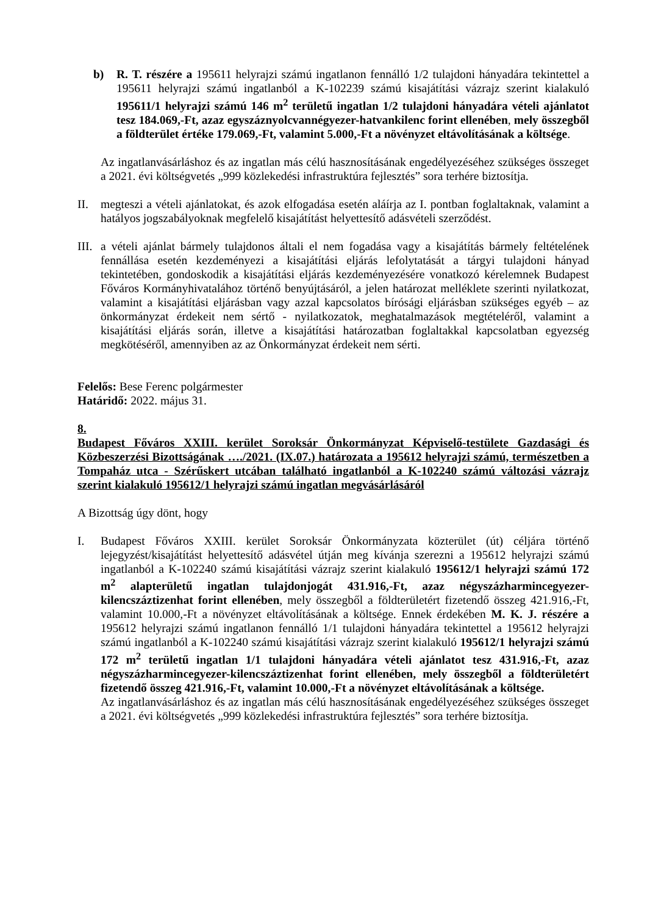b) R. T. részére a 195611 helyrajzi számú ingatlanon fennálló 1/2 tulajdoni hányadára tekintettel a 195611 helyrajzi számú ingatlanból a K-102239 számú kisajátítási vázrajz szerint kialakuló 195611/1 helyrajzi számú 146 m<sup>2</sup> területű ingatlan 1/2 tulajdoni hányadára vételi ajánlatot tesz 184.069,-Ft, azaz egyszáznyolcvannégyezer-hatvankilenc forint ellenében, mely összegből a földterület értéke 179.069,-Ft, valamint 5.000,-Ft a növényzet eltávolításának a költsége.
Az ingatlanvásárláshoz és az ingatlan más célú hasznosításának engedélyezéséhez szükséges összeget a 2021. évi költségvetés „999 közlekedési infrastruktúra fejlesztés” sora terhére biztosítja.
II. megteszi a vételi ajánlatokat, és azok elfogadása esetén aláírja az I. pontban foglaltaknak, valamint a hatályos jogszabályoknak megfelelő kisajátítást helyettesítő adásvételi szerződést.
III. a vételi ajánlat bármely tulajdonos általi el nem fogadása vagy a kisajátítás bármely feltételének fennállása esetén kezdeményezi a kisajátítási eljárás lefolytatását a tárgyi tulajdoni hányad tekintetében, gondoskodik a kisajátítási eljárás kezdeményezésére vonatkozó kérelemnek Budapest Főváros Kormányhivatalához történő benyújtásáról, a jelen határozat melléklete szerinti nyilatkozat, valamint a kisajátítási eljárásban vagy azzal kapcsolatos bírósági eljárásban szükséges egyéb – az önkormányzat érdekeit nem sértő - nyilatkozatok, meghatalmazások megtételéről, valamint a kisajátítási eljárás során, illetve a kisajátítási határozatban foglaltakkal kapcsolatban egyezség megkötéséről, amennyiben az az Önkormányzat érdekeit nem sérti.
Felelős: Bese Ferenc polgármester
Határidő: 2022. május 31.
8.
Budapest Főváros XXIII. kerület Soroksár Önkormányzat Képviselő-testülete Gazdasági és Közbeszerzési Bizottságának …./2021. (IX.07.) határozata a 195612 helyrajzi számú, természetben a Tompaház utca - Szérűskert utcában található ingatlanból a K-102240 számú változási vázrajz szerint kialakuló 195612/1 helyrajzi számú ingatlan megvásárlásáról
A Bizottság úgy dönt, hogy
I. Budapest Főváros XXIII. kerület Soroksár Önkormányzata közterület (út) céljára történő lejegyzést/kisajátítást helyettesítő adásvétel útján meg kívánja szerezni a 195612 helyrajzi számú ingatlanból a K-102240 számú kisajátítási vázrajz szerint kialakuló 195612/1 helyrajzi számú 172 m<sup>2</sup> alapterületű ingatlan tulajdonjogát 431.916,-Ft, azaz négyszázharmincegyezer-kilencszáztizenhat forint ellenében, mely összegből a földterületért fizetendő összeg 421.916,-Ft, valamint 10.000,-Ft a növényzet eltávolításának a költsége. Ennek érdekében M. K. J. részére a 195612 helyrajzi számú ingatlanon fennálló 1/1 tulajdoni hányadára tekintettel a 195612 helyrajzi számú ingatlanból a K-102240 számú kisajátítási vázrajz szerint kialakuló 195612/1 helyrajzi számú 172 m<sup>2</sup> területű ingatlan 1/1 tulajdoni hányadára vételi ajánlatot tesz 431.916,-Ft, azaz négyszázharmincegyezer-kilencszáztizenhat forint ellenében, mely összegből a földterületért fizetendő összeg 421.916,-Ft, valamint 10.000,-Ft a növényzet eltávolításának a költsége.
Az ingatlanvásárláshoz és az ingatlan más célú hasznosításának engedélyezéséhez szükséges összeget a 2021. évi költségvetés „999 közlekedési infrastruktúra fejlesztés” sora terhére biztosítja.